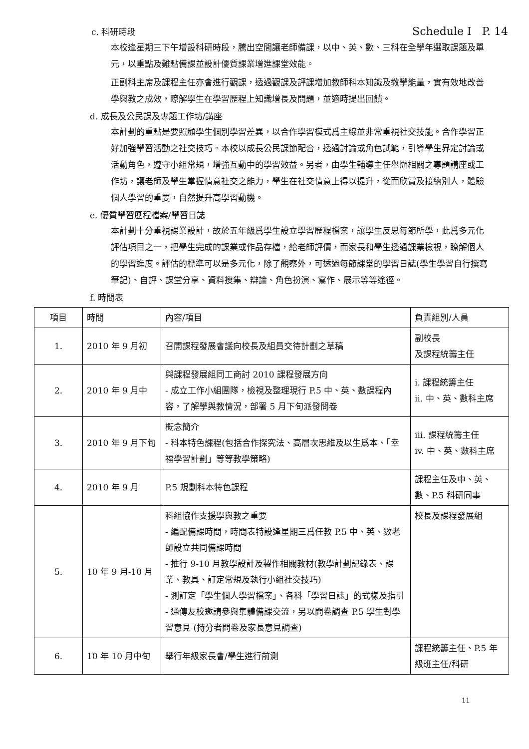c. 科研時段 Schedule I P. 14
本校逢星期三下午增設科研時段，騰出空間讓老師備課，以中、英、數、三科在全學年選取課題及單元，以重點及難點備課並設計優質課業增進課堂效能。
正副科主席及課程主任亦會進行觀課，透過觀課及評課增加教師科本知識及教學能量，實有效地改善學與教之成效，瞭解學生在學習歷程上知識增長及問題，並適時提出回饋。
d. 成長及公民課及專題工作坊/講座
本計劃的重點是要照顧學生個別學習差異，以合作學習模式爲主線並非常重視社交技能。合作學習正好加強學習活動之社交技巧。本校以成長公民課節配合，透過討論或角色試範，引導學生界定討論或活動角色，遵守小組常規，增強互動中的學習效益。另者，由學生輔導主任舉辦相關之專題講座或工作坊，讓老師及學生掌握情意社交之能力，學生在社交情意上得以提升，從而欣賞及接納別人，體驗個人學習的重要，自然提升高學習動機。
e. 優質學習歷程檔案/學習日誌
本計劃十分重視課業設計，故於五年級爲學生設立學習歷程檔案，讓學生反思每節所學，此爲多元化評估項目之一，把學生完成的課業或作品存檔，給老師評價，而家長和學生透過課業檢視，瞭解個人的學習進度。評估的標準可以是多元化，除了觀察外，可透過每節課堂的學習日誌(學生學習自行撰寫筆記)、自評、課堂分享、資料搜集、辯論、角色扮演、寫作、展示等等途徑。
f. 時間表
| 項目 | 時間 | 內容/項目 | 負責組別/人員 |
| --- | --- | --- | --- |
| 1. | 2010 年 9 月初 | 召開課程發展會議向校長及組員交待計劃之草稿 | 副校長 及課程統籌主任 |
| 2. | 2010 年 9 月中 | 與課程發展組同工商討 2010 課程發展方向 - 成立工作小組團隊，檢視及整理現行 P.5 中、英、數課程內容，了解學與教情況，部署 5 月下旬派發問卷 | i. 課程統籌主任 ii. 中、英、數科主席 |
| 3. | 2010 年 9 月下旬 | 概念簡介 - 科本特色課程(包括合作探究法、高層次思維及以生爲本、「幸福學習計劃」等等教學策略) | iii. 課程統籌主任 iv. 中、英、數科主席 |
| 4. | 2010 年 9 月 | P.5 規劃科本特色課程 | 課程主任及中、英、數、P.5 科研同事 |
| 5. | 10 年 9 月-10 月 | 科組協作支援學與教之重要 - 編配備課時間，時間表特設逢星期三爲任教 P.5 中、英、數老師設立共同備課時間 - 推行 9-10 月教學設計及製作相關教材(教學計劃記錄表、課業、教具、訂定常規及執行小組社交技巧) - 測訂定「學生個人學習檔案」、各科「學習日誌」的式樣及指引 - 通傳友校邀請參與集體備課交流，另以問卷調查 P.5 學生對學習意見 (持分者問卷及家長意見調查) | 校長及課程發展組 |
| 6. | 10 年 10 月中旬 | 舉行年級家長會/學生進行前測 | 課程統籌主任、P.5 年級班主任/科研 |
11